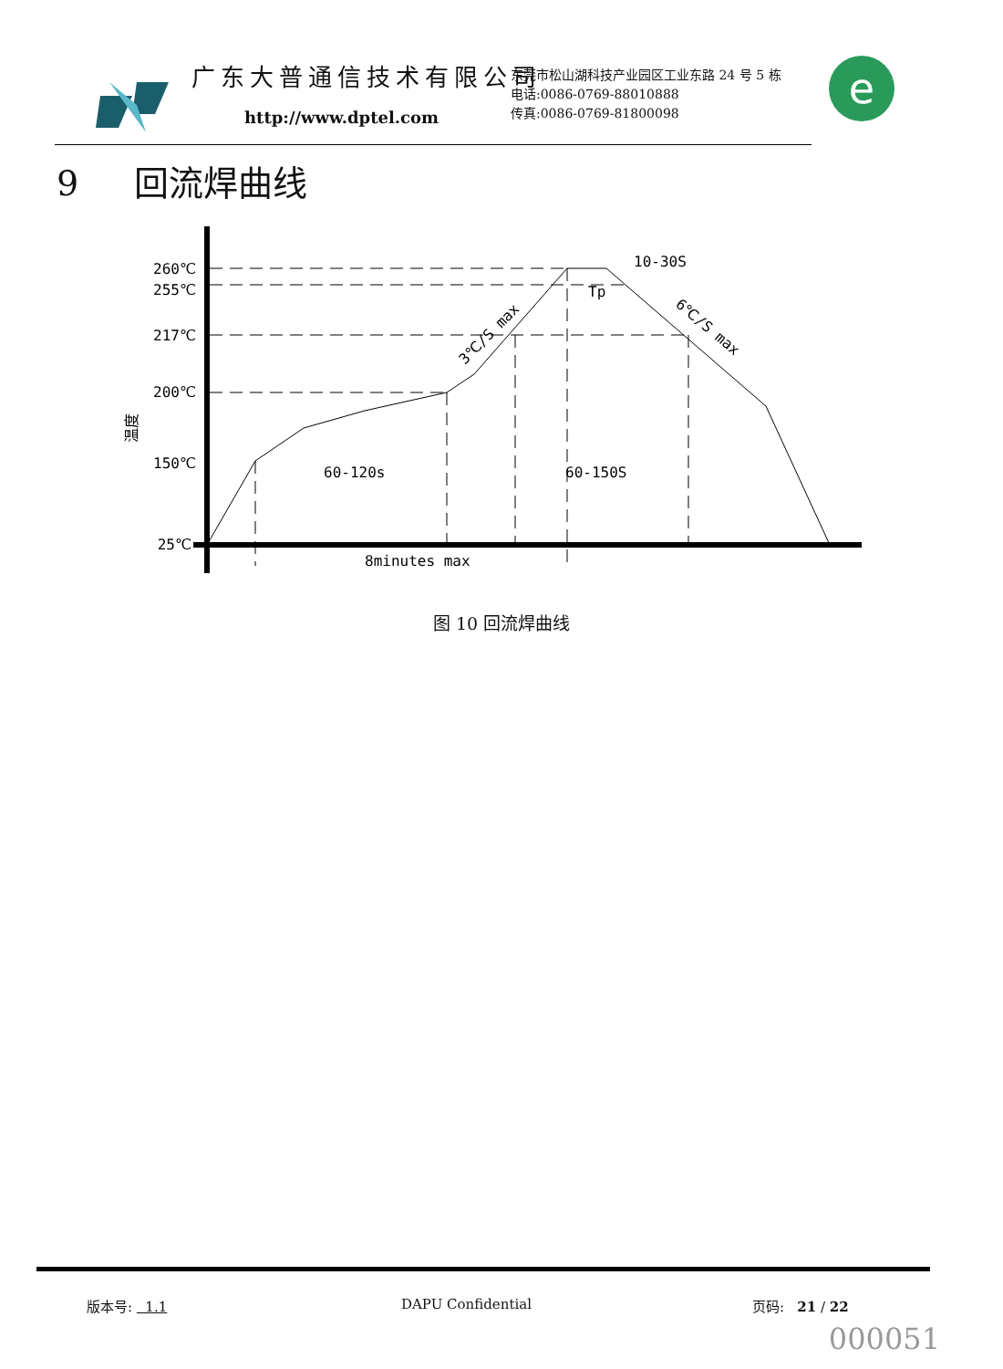广东大普通信技术有限公司
http://www.dptel.com
东莞市松山湖科技产业园区工业东路 24 号 5 栋
电话:0086-0769-88010888
传真:0086-0769-81800098
e
9 回流焊曲线
260℃
255℃
217℃
200℃
150℃
25℃
60-120s
60-150S
8minutes max
10-30S
Tp
3℃/S max
6℃/S max
温度
图 10 回流焊曲线
版本号: 1.1 DAPU Confidential 页码: 21 / 22
000051